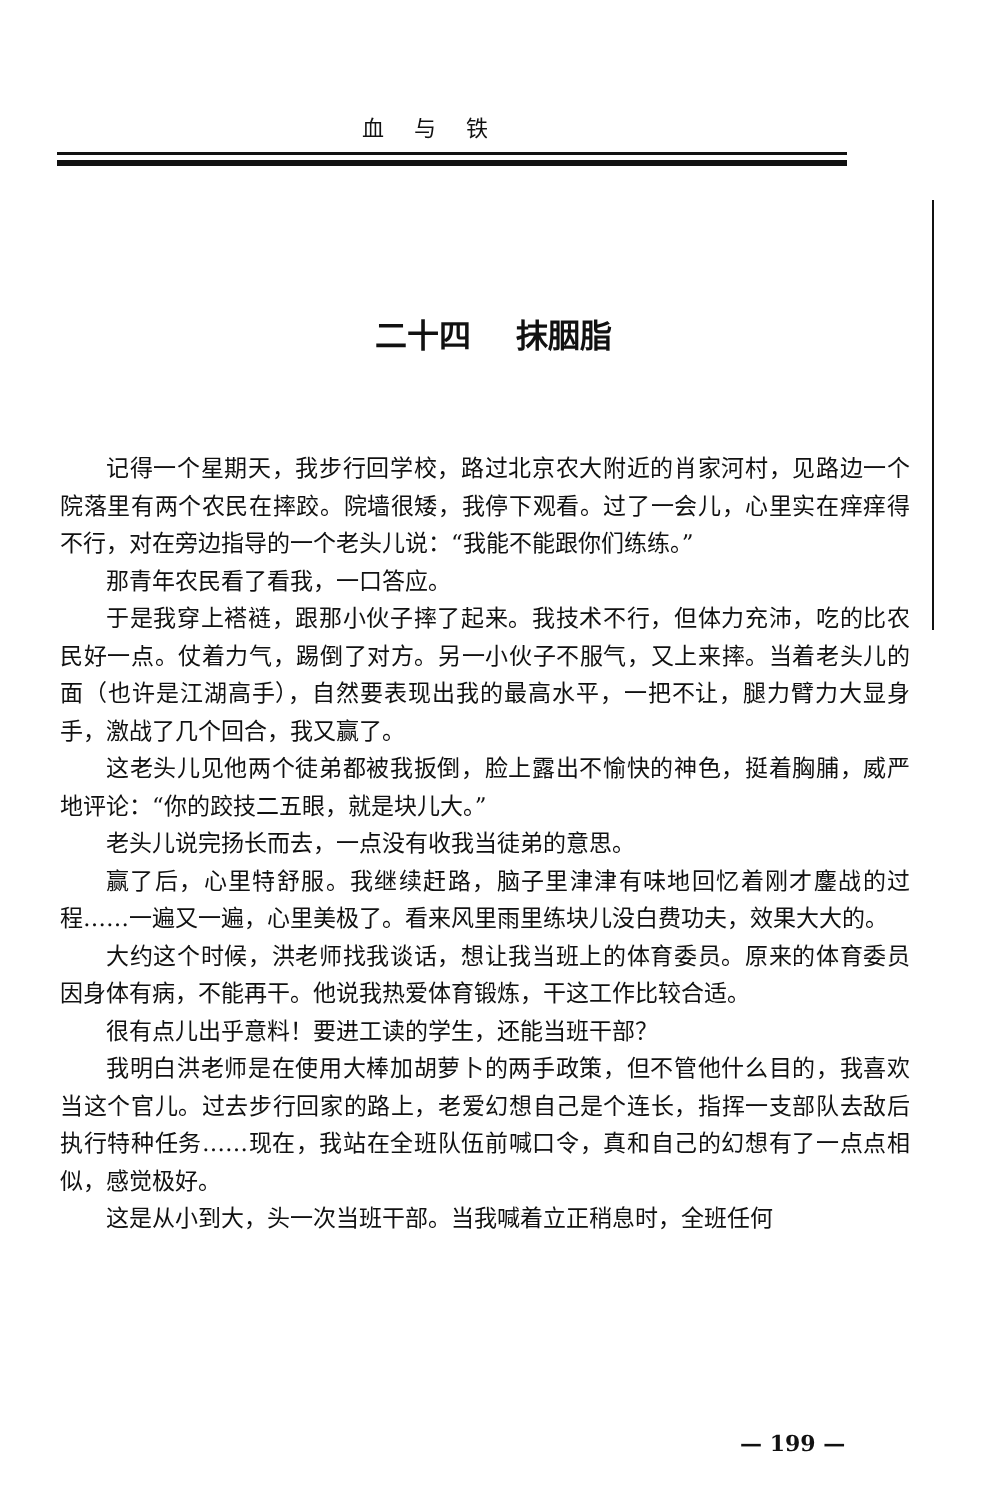血与铁
二十四 抹胭脂
记得一个星期天，我步行回学校，路过北京农大附近的肖家河村，见路边一个院落里有两个农民在摔跤。院墙很矮，我停下观看。过了一会儿，心里实在痒痒得不行，对在旁边指导的一个老头儿说：“我能不能跟你们练练。”
那青年农民看了看我，一口答应。
于是我穿上褡裢，跟那小伙子摔了起来。我技术不行，但体力充沛，吃的比农民好一点。仗着力气，踢倒了对方。另一小伙子不服气，又上来摔。当着老头儿的面（也许是江湖高手），自然要表现出我的最高水平，一把不让，腿力臂力大显身手，激战了几个回合，我又赢了。
这老头儿见他两个徒弟都被我扳倒，脸上露出不愉快的神色，挺着胸脯，威严地评论：“你的跤技二五眼，就是块儿大。”
老头儿说完扬长而去，一点没有收我当徒弟的意思。
赢了后，心里特舒服。我继续赶路，脑子里津津有味地回忆着刚才鏖战的过程……一遍又一遍，心里美极了。看来风里雨里练块儿没白费功夫，效果大大的。
大约这个时候，洪老师找我谈话，想让我当班上的体育委员。原来的体育委员因身体有病，不能再干。他说我热爱体育锻炼，干这工作比较合适。
很有点儿出乎意料！要进工读的学生，还能当班干部？
我明白洪老师是在使用大棒加胡萝卜的两手政策，但不管他什么目的，我喜欢当这个官儿。过去步行回家的路上，老爱幻想自己是个连长，指挥一支部队去敌后执行特种任务……现在，我站在全班队伍前喊口令，真和自己的幻想有了一点点相似，感觉极好。
这是从小到大，头一次当班干部。当我喊着立正稍息时，全班任何
— 199 —